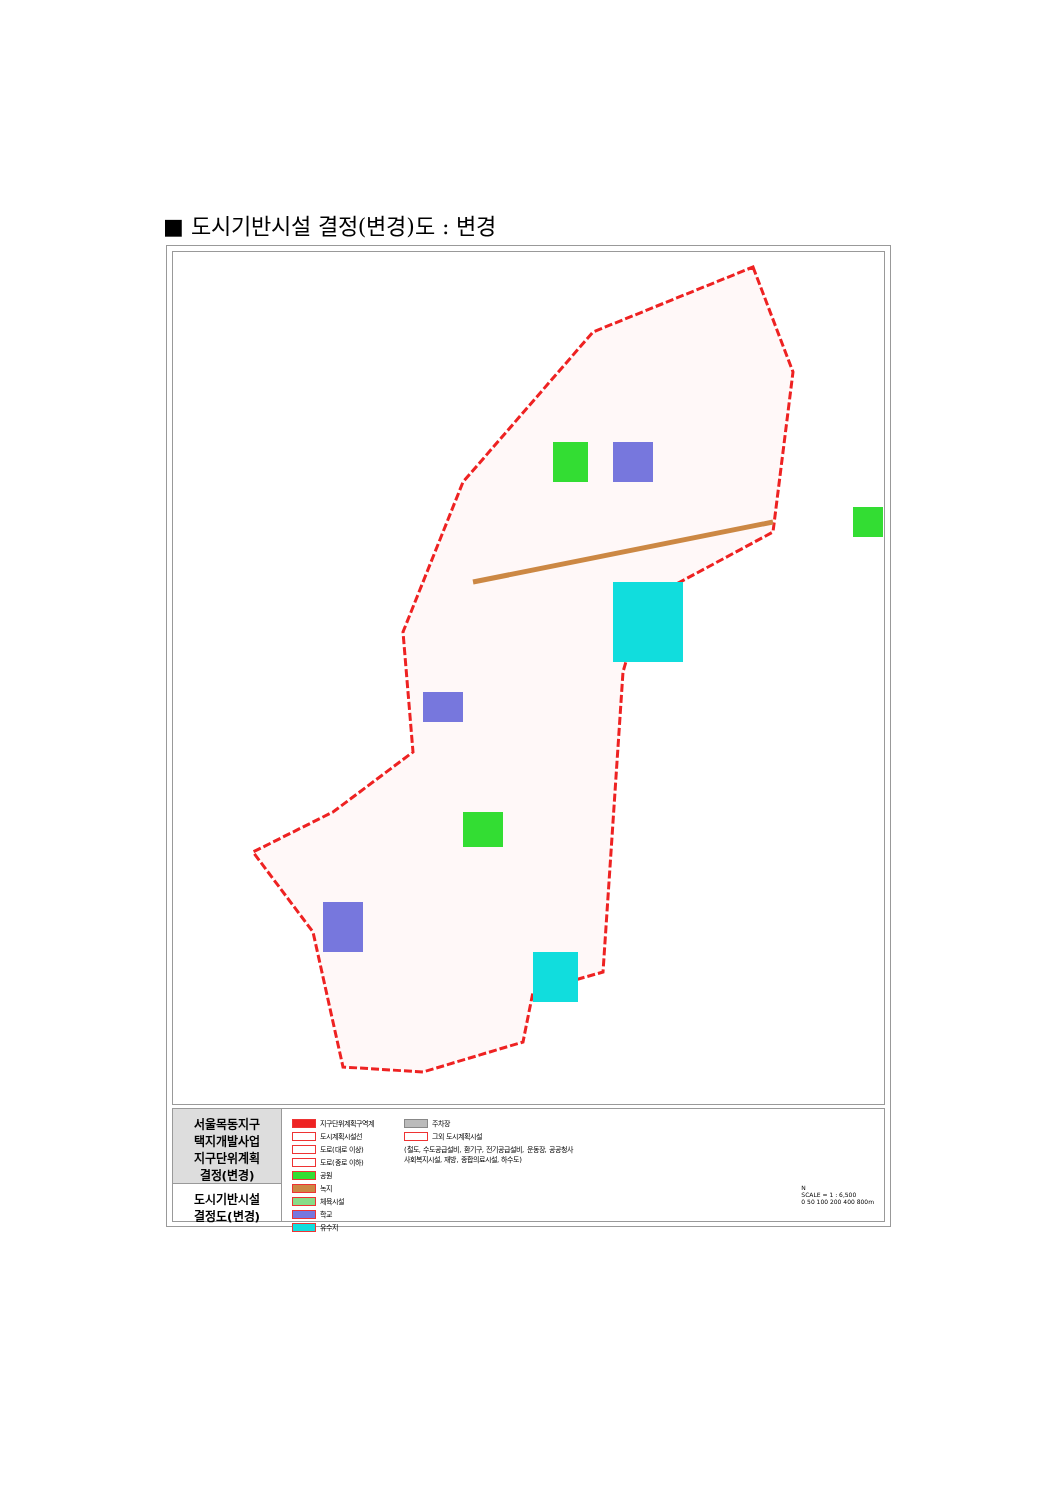■ 도시기반시설 결정(변경)도 : 변경
서울목동지구
택지개발사업
지구단위계획
결정(변경)
도시기반시설
결정도(변경)
지구단위계획구역계
도시계획시설선
도로(대로 이상)
도로(중로 이하)
공원
녹지
체육시설
학교
유수지
주차장
그외 도시계획시설
(철도, 수도공급설비, 환기구, 전기공급설비, 운동장, 공공청사
사회복지시설, 재방, 종합의료시설, 하수도)
N
SCALE = 1 : 6,500
0 50 100 200 400 800m